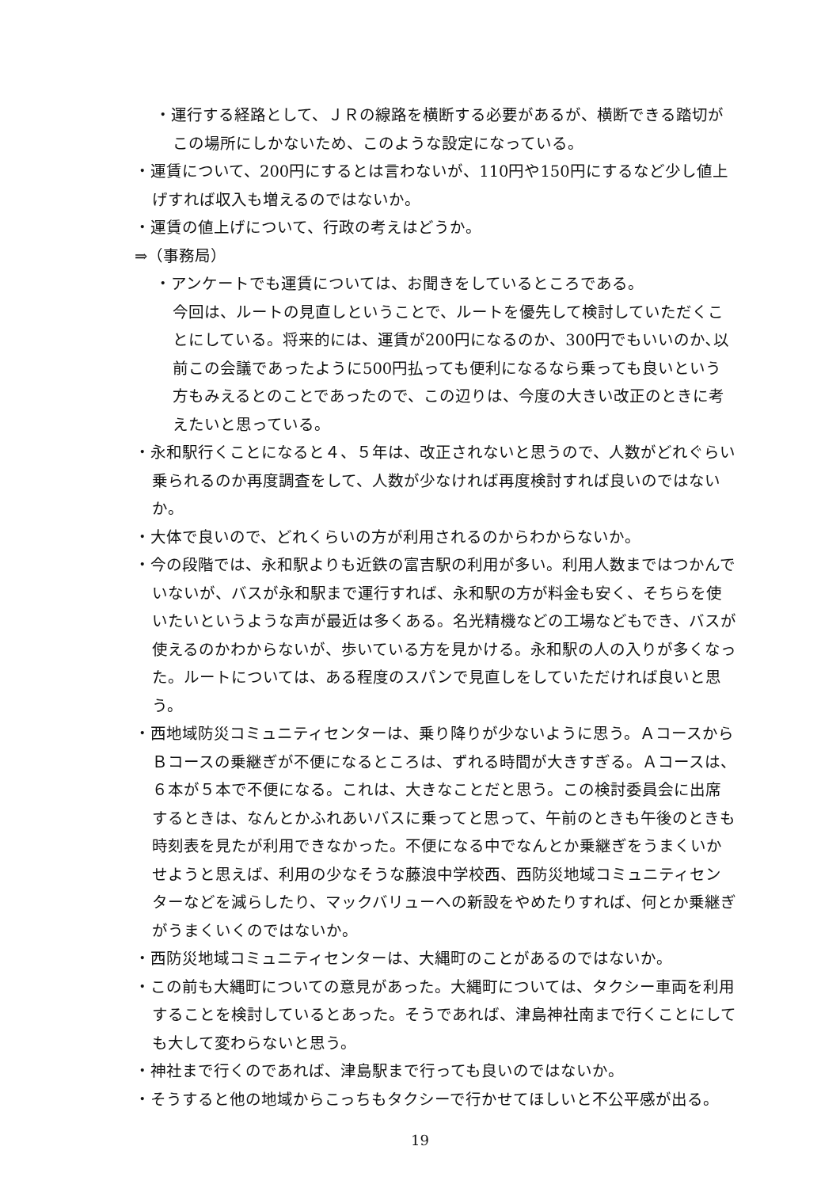・運行する経路として、ＪＲの線路を横断する必要があるが、横断できる踏切がこの場所にしかないため、このような設定になっている。
・運賃について、200円にするとは言わないが、110円や150円にするなど少し値上げすれば収入も増えるのではないか。
・運賃の値上げについて、行政の考えはどうか。
⇒（事務局）
・アンケートでも運賃については、お聞きをしているところである。
今回は、ルートの見直しということで、ルートを優先して検討していただくことにしている。将来的には、運賃が200円になるのか、300円でもいいのか､以前この会議であったように500円払っても便利になるなら乗っても良いという方もみえるとのことであったので、この辺りは、今度の大きい改正のときに考えたいと思っている。
・永和駅行くことになると４、５年は、改正されないと思うので、人数がどれぐらい乗られるのか再度調査をして、人数が少なければ再度検討すれば良いのではないか。
・大体で良いので、どれくらいの方が利用されるのからわからないか。
・今の段階では、永和駅よりも近鉄の富吉駅の利用が多い。利用人数まではつかんでいないが、バスが永和駅まで運行すれば、永和駅の方が料金も安く、そちらを使いたいというような声が最近は多くある。名光精機などの工場などもでき、バスが使えるのかわからないが、歩いている方を見かける。永和駅の人の入りが多くなった。ルートについては、ある程度のスパンで見直しをしていただければ良いと思う。
・西地域防災コミュニティセンターは、乗り降りが少ないように思う。Ａコースから Ｂコースの乗継ぎが不便になるところは、ずれる時間が大きすぎる。Ａコースは、６本が５本で不便になる。これは、大きなことだと思う。この検討委員会に出席するときは、なんとかふれあいバスに乗ってと思って、午前のときも午後のときも時刻表を見たが利用できなかった。不便になる中でなんとか乗継ぎをうまくいかせようと思えば、利用の少なそうな藤浪中学校西、西防災地域コミュニティセンターなどを減らしたり、マックバリューへの新設をやめたりすれば、何とか乗継ぎがうまくいくのではないか。
・西防災地域コミュニティセンターは、大縄町のことがあるのではないか。
・この前も大縄町についての意見があった。大縄町については、タクシー車両を利用することを検討しているとあった。そうであれば、津島神社南まで行くことにしても大して変わらないと思う。
・神社まで行くのであれば、津島駅まで行っても良いのではないか。
・そうすると他の地域からこっちもタクシーで行かせてほしいと不公平感が出る。
19